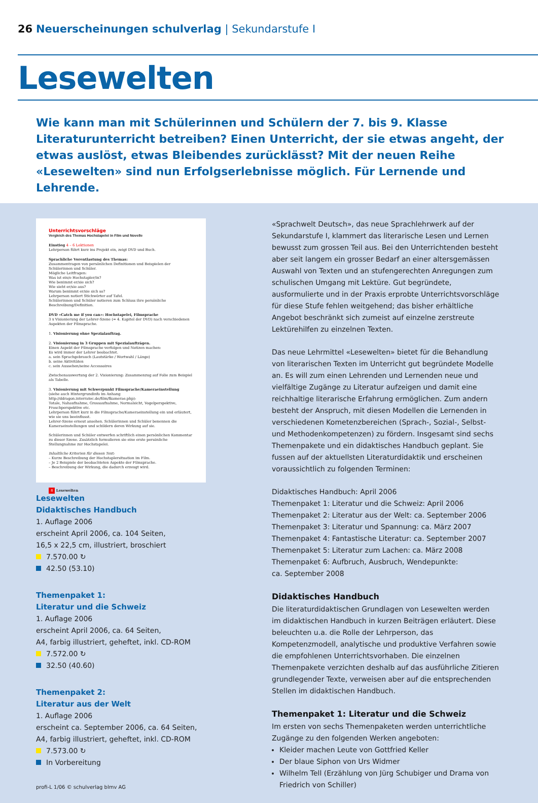26 Neuerscheinungen schulverlag | Sekundarstufe I
Lesewelten
Wie kann man mit Schülerinnen und Schülern der 7. bis 9. Klasse Literaturunterricht betreiben? Einen Unterricht, der sie etwas angeht, der etwas auslöst, etwas Bleibendes zurücklässt? Mit der neuen Reihe «Lesewelten» sind nun Erfolgserlebnisse möglich. Für Lernende und Lehrende.
Unterrichtsvorschläge
Vergleich des Themas Hochstapelei in Film und Novelle
Einstieg 4 – 6 Lektionen
Lehrperson führt kurz ins Projekt ein, zeigt DVD und Buch.
Sprachliche Vorentlastung des Themas:
Zusammentragen von persönlichen Definitionen und Beispielen der Schülerinnen und Schüler.
Mögliche Leitfragen:
Was ist ein/e Hochstapler/in?
Wie benimmt er/sie sich?
Wie sieht er/sie aus?
Warum benimmt er/sie sich so?
Lehrperson notiert Stichwörter auf Tafel.
Schülerinnen und Schüler notieren zum Schluss ihre persönliche Beschreibung/Definition.
DVD «Catch me if you can»: Hochstapelei, Filmsprache
3 x Visionierung der Lehrer-Szene (= 4. Kapitel der DVD) nach verschiedenen Aspekten der Filmsprache.
1. Visionierung ohne Spezialauftrag.
2. Visionierung in 3 Gruppen mit Spezialaufträgen.
Einen Aspekt der Filmsprache verfolgen und Notizen machen:
Es wird immer der Lehrer beobachtet.
a. sein Sprachgebrauch (Lautstärke / Wortwahl / Länge)
b. seine Aktivitäten
c. sein Aussehen/seine Accessoires
Zwischenauswertung der 2. Visionierung: Zusammenzug auf Folie zum Beispiel als Tabelle.
3. Visionierung mit Schwerpunkt Filmsprache/Kameraeinstellung
(siehe auch Hintergrundinfo im Anhang http://ddragon.interratec.de/film/fkamerae.php):
Totale, Nahaufnahme, Grossaufnahme, Normalsicht, Vogelperspektive, Froschperspektive etc.
Lehrperson führt kurz in die Filmsprache/Kameraeinstellung ein und erläutert, wie sie uns beeinflusst.
Lehrer-Szene erneut ansehen. Schülerinnen und Schüler benennen die Kameraeinstellungen und schildern deren Wirkung auf sie.
Schülerinnen und Schüler entwerfen schriftlich einen persönlichen Kommentar zu dieser Szene. Zusätzlich formulieren sie eine erste persönliche Stellungnahme zur Hochstapelei.
Inhaltliche Kriterien für diesen Text:
– Kurze Beschreibung der Hochstaplersituation im Film.
– Je 2 Beispiele der beobachteten Aspekte der Filmsprache.
– Beschreibung der Wirkung, die dadurch erzeugt wird.
8 Lesewelten
Lesewelten
Didaktisches Handbuch
1. Auflage 2006
erscheint April 2006, ca. 104 Seiten,
16,5 x 22,5 cm, illustriert, broschiert
7.570.00 ↻
42.50 (53.10)
Themenpaket 1:
Literatur und die Schweiz
1. Auflage 2006
erscheint April 2006, ca. 64 Seiten,
A4, farbig illustriert, geheftet, inkl. CD-ROM
7.572.00 ↻
32.50 (40.60)
Themenpaket 2:
Literatur aus der Welt
1. Auflage 2006
erscheint ca. September 2006, ca. 64 Seiten,
A4, farbig illustriert, geheftet, inkl. CD-ROM
7.573.00 ↻
In Vorbereitung
profi-L 1/06 © schulverlag blmv AG
«Sprachwelt Deutsch», das neue Sprachlehrwerk auf der Sekundarstufe I, klammert das literarische Lesen und Lernen bewusst zum grossen Teil aus. Bei den Unterrichtenden besteht aber seit langem ein grosser Bedarf an einer altersgemässen Auswahl von Texten und an stufengerechten Anregungen zum schulischen Umgang mit Lektüre. Gut begründete, ausformulierte und in der Praxis erprobte Unterrichtsvorschläge für diese Stufe fehlen weitgehend; das bisher erhältliche Angebot beschränkt sich zumeist auf einzelne zerstreute Lektürehilfen zu einzelnen Texten.
Das neue Lehrmittel «Lesewelten» bietet für die Behandlung von literarischen Texten im Unterricht gut begründete Modelle an. Es will zum einen Lehrenden und Lernenden neue und vielfältige Zugänge zu Literatur aufzeigen und damit eine reichhaltige literarische Erfahrung ermöglichen. Zum andern besteht der Anspruch, mit diesen Modellen die Lernenden in verschiedenen Kometenzbereichen (Sprach-, Sozial-, Selbst- und Methodenkompetenzen) zu fördern. Insgesamt sind sechs Themenpakete und ein didaktisches Handbuch geplant. Sie fussen auf der aktuellsten Literaturdidaktik und erscheinen voraussichtlich zu folgenden Terminen:
Didaktisches Handbuch: April 2006
Themenpaket 1: Literatur und die Schweiz: April 2006
Themenpaket 2: Literatur aus der Welt: ca. September 2006
Themenpaket 3: Literatur und Spannung: ca. März 2007
Themenpaket 4: Fantastische Literatur: ca. September 2007
Themenpaket 5: Literatur zum Lachen: ca. März 2008
Themenpaket 6: Aufbruch, Ausbruch, Wendepunkte:
ca. September 2008
Didaktisches Handbuch
Die literaturdidaktischen Grundlagen von Lesewelten werden im didaktischen Handbuch in kurzen Beiträgen erläutert. Diese beleuchten u.a. die Rolle der Lehrperson, das Kompetenzmodell, analytische und produktive Verfahren sowie die empfohlenen Unterrichtsvorhaben. Die einzelnen Themenpakete verzichten deshalb auf das ausführliche Zitieren grundlegender Texte, verweisen aber auf die entsprechenden Stellen im didaktischen Handbuch.
Themenpaket 1: Literatur und die Schweiz
Im ersten von sechs Themenpaketen werden unterrichtliche Zugänge zu den folgenden Werken angeboten:
Kleider machen Leute von Gottfried Keller
Der blaue Siphon von Urs Widmer
Wilhelm Tell (Erzählung von Jürg Schubiger und Drama von Friedrich von Schiller)